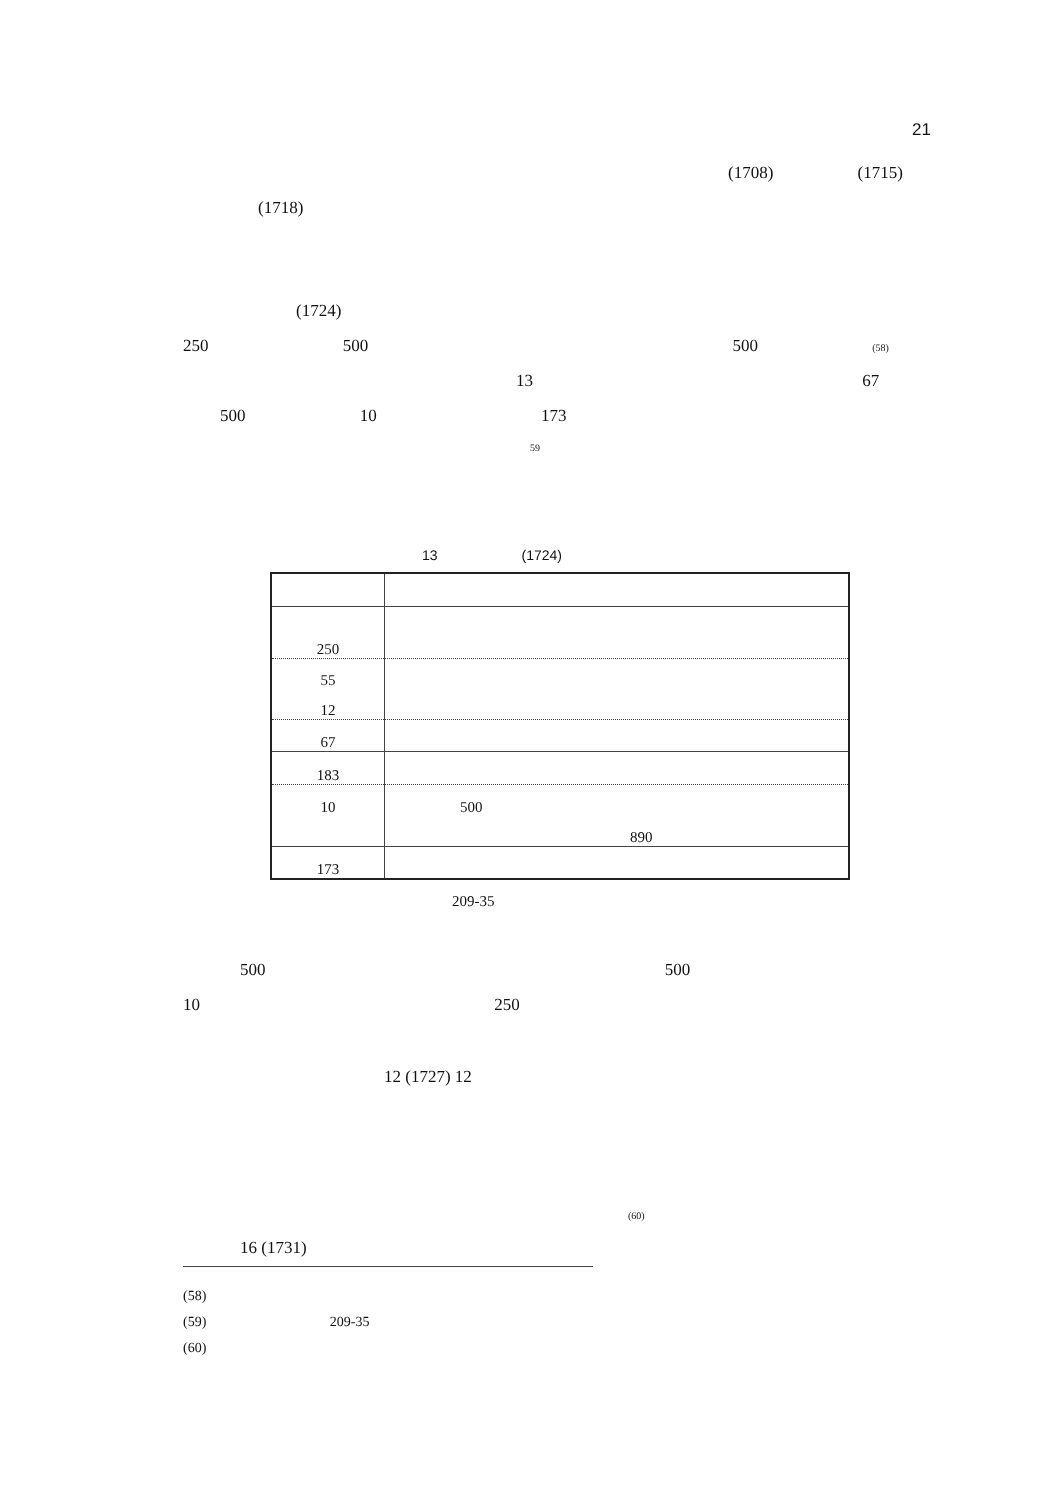21
(1708) (1715)
(1718)
(1724)
250 500 500 (58)
13 67
500 10 173
59
13 (1724)
| 250 | |
| 55 | |
| 12 | |
| 67 | |
| 183 | |
| 10 | 500 |
| | 890 |
| 173 | |
209-35
500 500
10 250
12 (1727) 12
(60)
16 (1731)
(58)
(59) 209-35
(60)